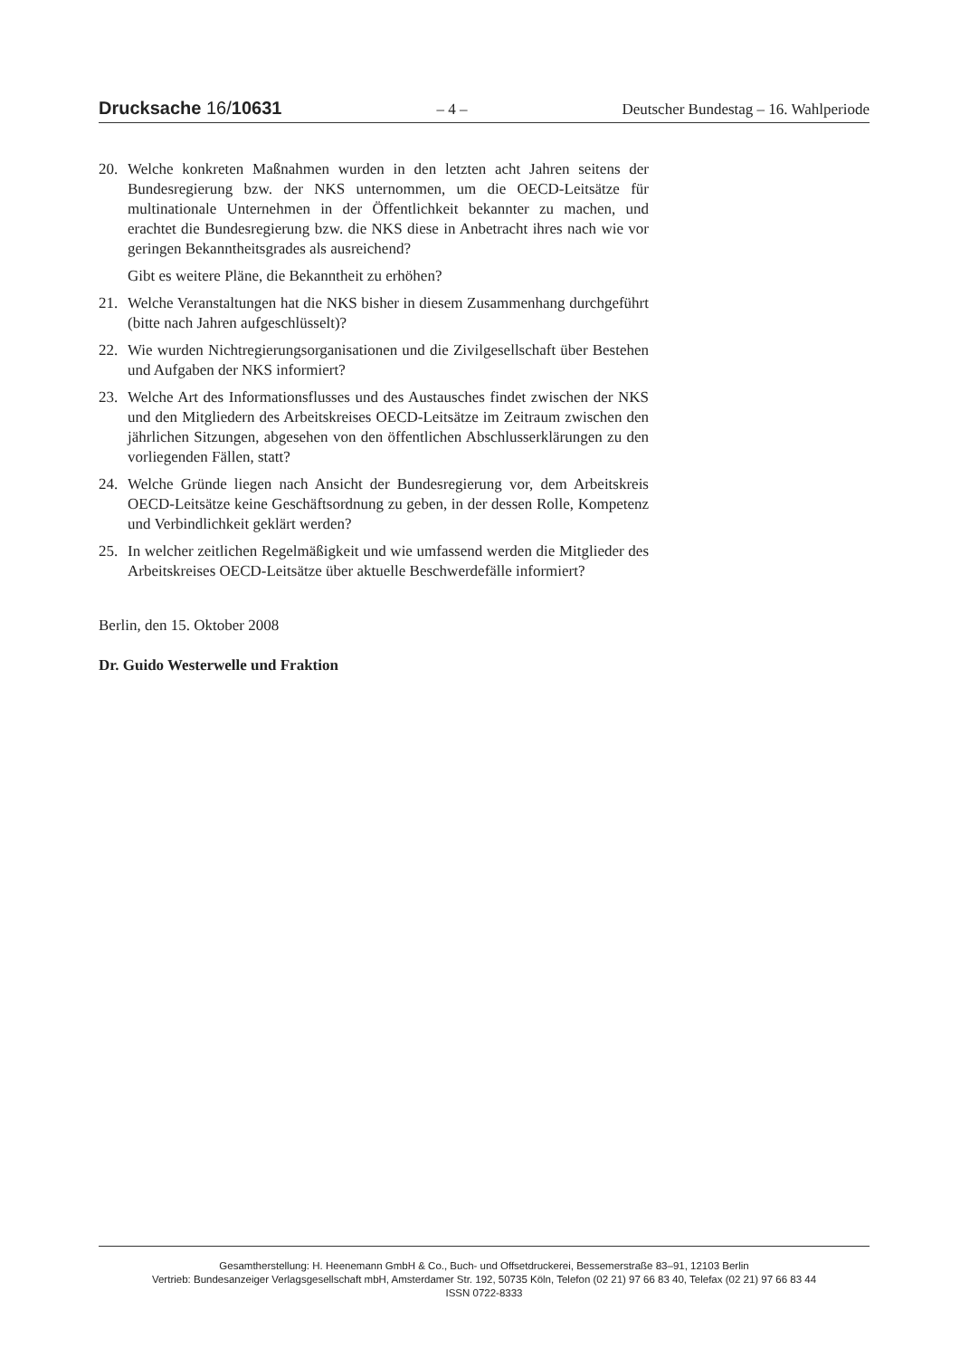Drucksache 16/10631 – 4 – Deutscher Bundestag – 16. Wahlperiode
20. Welche konkreten Maßnahmen wurden in den letzten acht Jahren seitens der Bundesregierung bzw. der NKS unternommen, um die OECD-Leitsätze für multinationale Unternehmen in der Öffentlichkeit bekannter zu machen, und erachtet die Bundesregierung bzw. die NKS diese in Anbetracht ihres nach wie vor geringen Bekanntheitsgrades als ausreichend?
Gibt es weitere Pläne, die Bekanntheit zu erhöhen?
21. Welche Veranstaltungen hat die NKS bisher in diesem Zusammenhang durchgeführt (bitte nach Jahren aufgeschlüsselt)?
22. Wie wurden Nichtregierungsorganisationen und die Zivilgesellschaft über Bestehen und Aufgaben der NKS informiert?
23. Welche Art des Informationsflusses und des Austausches findet zwischen der NKS und den Mitgliedern des Arbeitskreises OECD-Leitsätze im Zeitraum zwischen den jährlichen Sitzungen, abgesehen von den öffentlichen Abschlusserklärungen zu den vorliegenden Fällen, statt?
24. Welche Gründe liegen nach Ansicht der Bundesregierung vor, dem Arbeitskreis OECD-Leitsätze keine Geschäftsordnung zu geben, in der dessen Rolle, Kompetenz und Verbindlichkeit geklärt werden?
25. In welcher zeitlichen Regelmäßigkeit und wie umfassend werden die Mitglieder des Arbeitskreises OECD-Leitsätze über aktuelle Beschwerdefälle informiert?
Berlin, den 15. Oktober 2008
Dr. Guido Westerwelle und Fraktion
Gesamtherstellung: H. Heenemann GmbH & Co., Buch- und Offsetdruckerei, Bessemerstraße 83–91, 12103 Berlin
Vertrieb: Bundesanzeiger Verlagsgesellschaft mbH, Amsterdamer Str. 192, 50735 Köln, Telefon (02 21) 97 66 83 40, Telefax (02 21) 97 66 83 44
ISSN 0722-8333